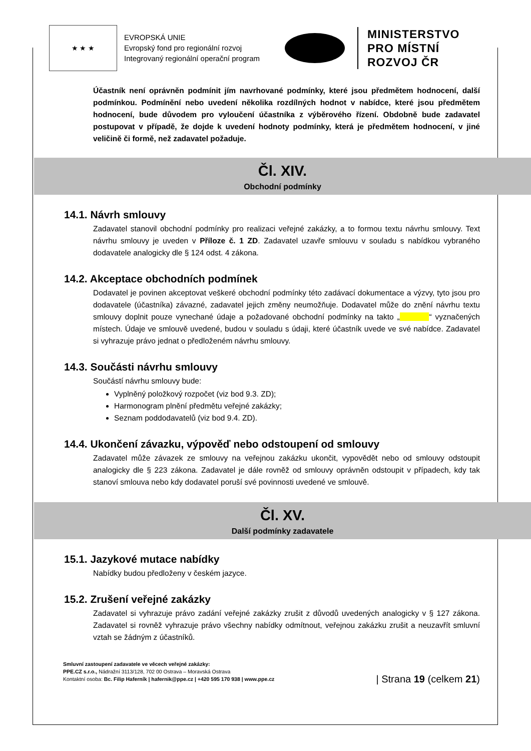★ ★ ★
EVROPSKÁ UNIE
Evropský fond pro regionální rozvoj
Integrovaný regionální operační program
MINISTERSTVO
PRO MÍSTNÍ
ROZVOJ ČR
Účastník není oprávněn podmínit jím navrhované podmínky, které jsou předmětem hodnocení, další podmínkou. Podmínění nebo uvedení několika rozdílných hodnot v nabídce, které jsou předmětem hodnocení, bude důvodem pro vyloučení účastníka z výběrového řízení. Obdobně bude zadavatel postupovat v případě, že dojde k uvedení hodnoty podmínky, která je předmětem hodnocení, v jiné veličině či formě, než zadavatel požaduje.
Čl. XIV.
Obchodní podmínky
14.1. Návrh smlouvy
Zadavatel stanovil obchodní podmínky pro realizaci veřejné zakázky, a to formou textu návrhu smlouvy. Text návrhu smlouvy je uveden v Příloze č. 1 ZD. Zadavatel uzavře smlouvu v souladu s nabídkou vybraného dodavatele analogicky dle § 124 odst. 4 zákona.
14.2. Akceptace obchodních podmínek
Dodavatel je povinen akceptovat veškeré obchodní podmínky této zadávací dokumentace a výzvy, tyto jsou pro dodavatele (účastníka) závazné, zadavatel jejich změny neumožňuje. Dodavatel může do znění návrhu textu smlouvy doplnit pouze vynechané údaje a požadované obchodní podmínky na takto „ “ vyznačených místech. Údaje ve smlouvě uvedené, budou v souladu s údaji, které účastník uvede ve své nabídce. Zadavatel si vyhrazuje právo jednat o předloženém návrhu smlouvy.
14.3. Součásti návrhu smlouvy
Součástí návrhu smlouvy bude:
Vyplněný položkový rozpočet (viz bod 9.3. ZD);
Harmonogram plnění předmětu veřejné zakázky;
Seznam poddodavatelů (viz bod 9.4. ZD).
14.4. Ukončení závazku, výpověď nebo odstoupení od smlouvy
Zadavatel může závazek ze smlouvy na veřejnou zakázku ukončit, vypovědět nebo od smlouvy odstoupit analogicky dle § 223 zákona. Zadavatel je dále rovněž od smlouvy oprávněn odstoupit v případech, kdy tak stanoví smlouva nebo kdy dodavatel poruší své povinnosti uvedené ve smlouvě.
Čl. XV.
Další podmínky zadavatele
15.1. Jazykové mutace nabídky
Nabídky budou předloženy v českém jazyce.
15.2. Zrušení veřejné zakázky
Zadavatel si vyhrazuje právo zadání veřejné zakázky zrušit z důvodů uvedených analogicky v § 127 zákona. Zadavatel si rovněž vyhrazuje právo všechny nabídky odmítnout, veřejnou zakázku zrušit a neuzavřít smluvní vztah se žádným z účastníků.
Smluvní zastoupení zadavatele ve věcech veřejné zakázky:
PPE.CZ s.r.o., Nádražní 3113/128, 702 00 Ostrava – Moravská Ostrava
Kontaktní osoba: Bc. Filip Haferník | hafernik@ppe.cz | +420 595 170 938 | www.ppe.cz
| Strana 19 (celkem 21)